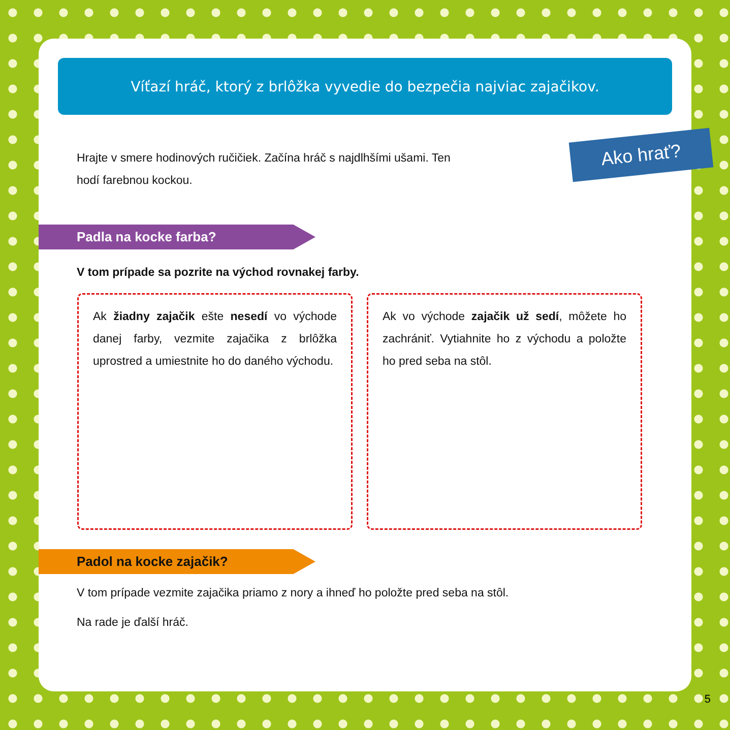Víťazí hráč, ktorý z brlôžka vyvedie do bezpečia najviac zajačikov.
Ako hrať?
Hrajte v smere hodinových ručičiek. Začína hráč s najdlhšími ušami. Ten hodí farebnou kockou.
Padla na kocke farba?
V tom prípade sa pozrite na východ rovnakej farby.
Ak žiadny zajačik ešte nesedí vo východe danej farby, vezmite zajačika z brlôžka uprostred a umiestnite ho do daného východu.
Ak vo východe zajačik už sedí, môžete ho zachrániť. Vytiahnite ho z východu a položte ho pred seba na stôl.
Padol na kocke zajačik?
V tom prípade vezmite zajačika priamo z nory a ihneď ho položte pred seba na stôl.
Na rade je ďalší hráč.
5